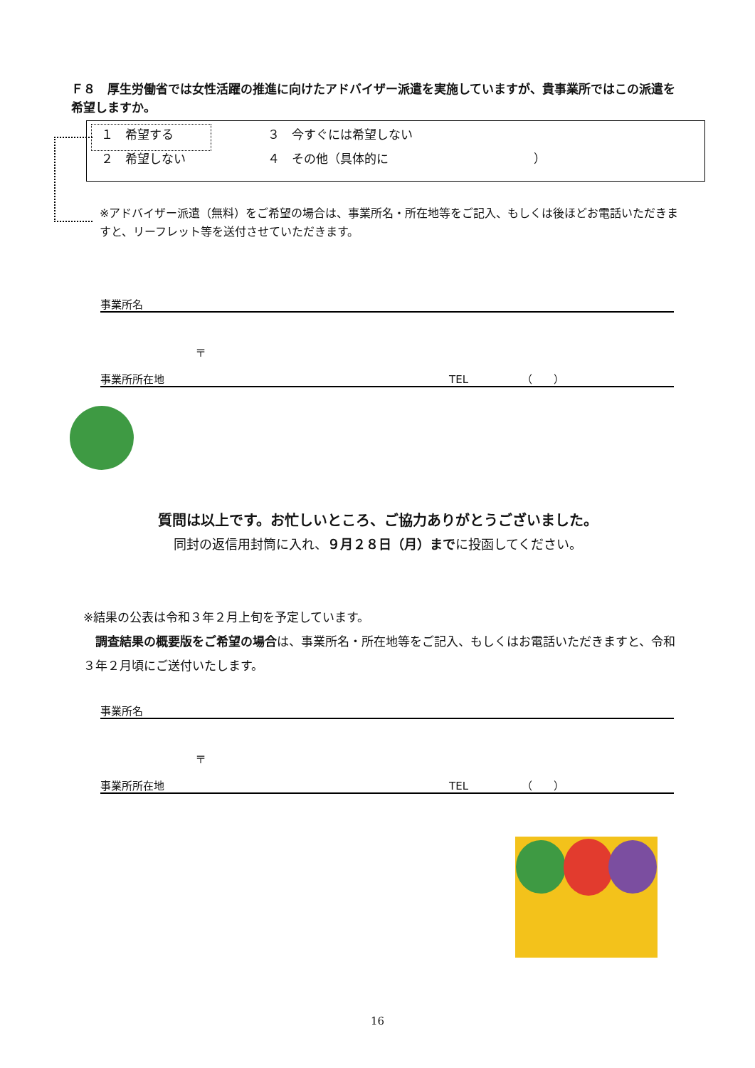Ｆ８　厚生労働省では女性活躍の推進に向けたアドバイザー派遣を実施していますが、貴事業所ではこの派遣を希望しますか。
| １ 希望する | ３ 今すぐには希望しない |
| ２ 希望しない | ４ その他（具体的に ） |
※アドバイザー派遣（無料）をご希望の場合は、事業所名・所在地等をご記入、もしくは後ほどお電話いただきますと、リーフレット等を送付させていただきます。
事業所名
〒
事業所所在地 TEL （　　）
質問は以上です。お忙しいところ、ご協力ありがとうございました。
同封の返信用封筒に入れ、９月２８日（月）までに投函してください。
※結果の公表は令和３年２月上旬を予定しています。
　調査結果の概要版をご希望の場合は、事業所名・所在地等をご記入、もしくはお電話いただきますと、令和３年２月頃にご送付いたします。
事業所名
〒
事業所所在地 TEL （　　）
16